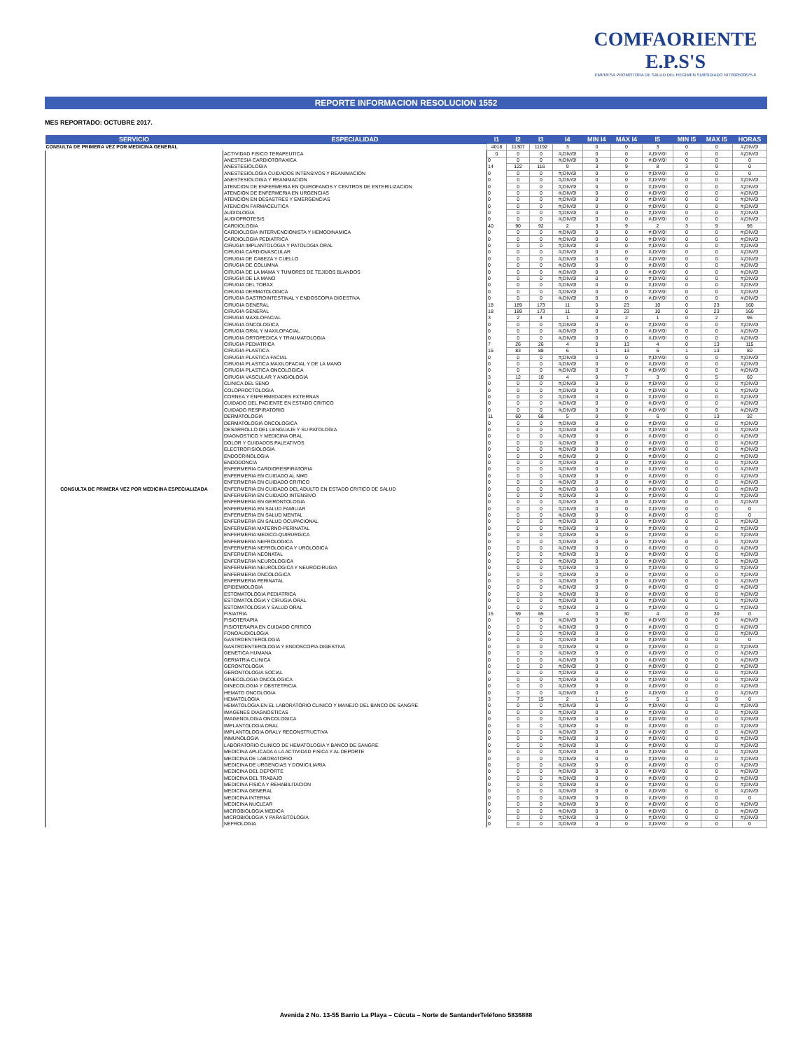COMFAORIENTE E.P.S'S
EMPRESA PROMOTORA DE SALUD DEL REGIMEN SUBSIDIADO NIT:890500675-6
REPORTE INFORMACION RESOLUCION 1552
MES REPORTADO: OCTUBRE 2017.
| SERVICIO | ESPECIALIDAD | I1 | I2 | I3 | I4 | MIN I4 | MAX I4 | I5 | MIN I5 | MAX I5 | HORAS |
| --- | --- | --- | --- | --- | --- | --- | --- | --- | --- | --- | --- |
| CONSULTA DE PRIMERA VEZ POR MEDICINA GENERAL | | 4018 | 11307 | 11192 | 3 | 0 | 0 | 3 | 0 | 0 | #¡DIV/0! |
| CONSULTA DE PRIMERA VEZ POR MEDICINA ESPECIALIZADA | ACTIVIDAD FISICO TERAPEUTICA | 0 | 0 | 0 | #¡DIV/0! | 0 | 0 | #¡DIV/0! | 0 | 0 | #¡DIV/0! |
| | ANESTESIA CARDIOTORAXICA | 0 | 0 | 0 | #¡DIV/0! | 0 | 0 | #¡DIV/0! | 0 | 0 | 0 |
| | ANESTESIOLOGIA | 14 | 122 | 116 | 9 | 3 | 9 | 8 | 3 | 9 | 0 |
| | ANESTESIOLOGIA CUIDADOS INTENSIVOS Y REANIMACION | 0 | 0 | 0 | #¡DIV/0! | 0 | 0 | #¡DIV/0! | 0 | 0 | 0 |
| | ANESTESIOLOGIA Y REANIMACION | 0 | 0 | 0 | #¡DIV/0! | 0 | 0 | #¡DIV/0! | 0 | 0 | #¡DIV/0! |
| | ATENCION DE ENFERMERIA EN QUIROFANOS Y CENTROS DE ESTERILIZACION | 0 | 0 | 0 | #¡DIV/0! | 0 | 0 | #¡DIV/0! | 0 | 0 | #¡DIV/0! |
| | ATENCION DE ENFERMERIA EN URGENCIAS | 0 | 0 | 0 | #¡DIV/0! | 0 | 0 | #¡DIV/0! | 0 | 0 | #¡DIV/0! |
| | ATENCION EN DESASTRES Y EMERGENCIAS | 0 | 0 | 0 | #¡DIV/0! | 0 | 0 | #¡DIV/0! | 0 | 0 | #¡DIV/0! |
| | ATENCION FARMACEUTICA | 0 | 0 | 0 | #¡DIV/0! | 0 | 0 | #¡DIV/0! | 0 | 0 | #¡DIV/0! |
| | AUDIOLOGIA | 0 | 0 | 0 | #¡DIV/0! | 0 | 0 | #¡DIV/0! | 0 | 0 | #¡DIV/0! |
| | AUDIOPROTESIS | 0 | 0 | 0 | #¡DIV/0! | 0 | 0 | #¡DIV/0! | 0 | 0 | #¡DIV/0! |
| | CARDIOLOGIA | 40 | 90 | 92 | 2 | 3 | 9 | 2 | 3 | 9 | 96 |
| | CARDIOLOGIA INTERVENCIONISTA Y HEMODINAMICA | 0 | 0 | 0 | #¡DIV/0! | 0 | 0 | #¡DIV/0! | 0 | 0 | #¡DIV/0! |
| | CARDIOLOGIA PEDIATRICA | 0 | 0 | 0 | #¡DIV/0! | 0 | 0 | #¡DIV/0! | 0 | 0 | #¡DIV/0! |
| | CIRUGIA IMPLANTOLOGIA Y PATOLOGIA ORAL | 0 | 0 | 0 | #¡DIV/0! | 0 | 0 | #¡DIV/0! | 0 | 0 | #¡DIV/0! |
| | CIRUGIA CARDIOVASCULAR | 0 | 0 | 0 | #¡DIV/0! | 0 | 0 | #¡DIV/0! | 0 | 0 | #¡DIV/0! |
| | CIRUGIA DE CABEZA Y CUELLO | 0 | 0 | 0 | #¡DIV/0! | 0 | 0 | #¡DIV/0! | 0 | 0 | #¡DIV/0! |
| | CIRUGIA DE COLUMNA | 0 | 0 | 0 | #¡DIV/0! | 0 | 0 | #¡DIV/0! | 0 | 0 | #¡DIV/0! |
| | CIRUGIA DE LA MAMA Y TUMORES DE TEJIDOS BLANDOS | 0 | 0 | 0 | #¡DIV/0! | 0 | 0 | #¡DIV/0! | 0 | 0 | #¡DIV/0! |
| | CIRUGIA DE LA MANO | 0 | 0 | 0 | #¡DIV/0! | 0 | 0 | #¡DIV/0! | 0 | 0 | #¡DIV/0! |
| | CIRUGIA DEL TORAX | 0 | 0 | 0 | #¡DIV/0! | 0 | 0 | #¡DIV/0! | 0 | 0 | #¡DIV/0! |
| | CIRUGIA DERMATOLOGICA | 0 | 0 | 0 | #¡DIV/0! | 0 | 0 | #¡DIV/0! | 0 | 0 | #¡DIV/0! |
| | CIRUGIA GASTROINTESTINAL Y ENDOSCOPIA DIGESTIVA | 0 | 0 | 0 | #¡DIV/0! | 0 | 0 | #¡DIV/0! | 0 | 0 | #¡DIV/0! |
| | CIRUGIA GENERAL | 18 | 189 | 173 | 11 | 0 | 23 | 10 | 0 | 23 | 160 |
| | CIRUGIA GENERAL | 18 | 189 | 173 | 11 | 0 | 23 | 10 | 0 | 23 | 160 |
| | CIRUGIA MAXILOFACIAL | 3 | 2 | 4 | 1 | 0 | 2 | 1 | 0 | 2 | 96 |
| | CIRUGIA ONCOLOGICA | 0 | 0 | 0 | #¡DIV/0! | 0 | 0 | #¡DIV/0! | 0 | 0 | #¡DIV/0! |
| | CIRUGIA ORAL Y MAXILOFACIAL | 0 | 0 | 0 | #¡DIV/0! | 0 | 0 | #¡DIV/0! | 0 | 0 | #¡DIV/0! |
| | CIRUGIA ORTOPEDICA Y TRAUMATOLOGIA | 0 | 0 | 0 | #¡DIV/0! | 0 | 0 | #¡DIV/0! | 0 | 0 | #¡DIV/0! |
| | CIRUGIA PEDIATRICA | 7 | 26 | 26 | 4 | 0 | 13 | 4 | 0 | 13 | 115 |
| | CIRUGIA PLASTICA | 15 | 83 | 88 | 6 | 1 | 13 | 6 | 1 | 13 | 80 |
| | CIRUGIA PLASTICA FACIAL | 0 | 0 | 0 | #¡DIV/0! | 0 | 0 | #¡DIV/0! | 0 | 0 | #¡DIV/0! |
| | CIRUGIA PLASTICA MAXILOFACIAL Y DE LA MANO | 0 | 0 | 0 | #¡DIV/0! | 0 | 0 | #¡DIV/0! | 0 | 0 | #¡DIV/0! |
| | CIRUGIA PLASTICA ONCOLOGICA | 0 | 0 | 0 | #¡DIV/0! | 0 | 0 | #¡DIV/0! | 0 | 0 | #¡DIV/0! |
| | CIRUGIA VASCULAR Y ANGIOLOGIA | 3 | 12 | 10 | 4 | 0 | 7 | 3 | 0 | 5 | 60 |
| | CLINICA DEL SENO | 0 | 0 | 0 | #¡DIV/0! | 0 | 0 | #¡DIV/0! | 0 | 0 | #¡DIV/0! |
| | COLOPROCTOLOGIA | 0 | 0 | 0 | #¡DIV/0! | 0 | 0 | #¡DIV/0! | 0 | 0 | #¡DIV/0! |
| | CORNEA Y ENFERMEDADES EXTERNAS | 0 | 0 | 0 | #¡DIV/0! | 0 | 0 | #¡DIV/0! | 0 | 0 | #¡DIV/0! |
| | CUIDADO DEL PACIENTE EN ESTADO CRITICO | 0 | 0 | 0 | #¡DIV/0! | 0 | 0 | #¡DIV/0! | 0 | 0 | #¡DIV/0! |
| | CUIDADO RESPIRATORIO | 0 | 0 | 0 | #¡DIV/0! | 0 | 0 | #¡DIV/0! | 0 | 0 | #¡DIV/0! |
| | DERMATOLOGIA | 11 | 60 | 68 | 5 | 0 | 9 | 6 | 0 | 13 | 32 |
| | DERMATOLOGIA ONCOLOGICA | 0 | 0 | 0 | #¡DIV/0! | 0 | 0 | #¡DIV/0! | 0 | 0 | #¡DIV/0! |
| | DESARROLLO DEL LENGUAJE Y SU PATOLOGIA | 0 | 0 | 0 | #¡DIV/0! | 0 | 0 | #¡DIV/0! | 0 | 0 | #¡DIV/0! |
| | DIAGNOSTICO Y MEDICINA ORAL | 0 | 0 | 0 | #¡DIV/0! | 0 | 0 | #¡DIV/0! | 0 | 0 | #¡DIV/0! |
| | DOLOR Y CUIDADOS PALEATIVOS | 0 | 0 | 0 | #¡DIV/0! | 0 | 0 | #¡DIV/0! | 0 | 0 | #¡DIV/0! |
| | ELECTROFISIOLOGIA | 0 | 0 | 0 | #¡DIV/0! | 0 | 0 | #¡DIV/0! | 0 | 0 | #¡DIV/0! |
| | ENDOCRINOLOGIA | 0 | 0 | 0 | #¡DIV/0! | 0 | 0 | #¡DIV/0! | 0 | 0 | #¡DIV/0! |
| | ENDODONCIA | 0 | 0 | 0 | #¡DIV/0! | 0 | 0 | #¡DIV/0! | 0 | 0 | #¡DIV/0! |
| | ENFERMERIA CARDIORESPIRATORIA | 0 | 0 | 0 | #¡DIV/0! | 0 | 0 | #¡DIV/0! | 0 | 0 | #¡DIV/0! |
| | ENFERMERIA EN CUIDADO AL NI¥O | 0 | 0 | 0 | #¡DIV/0! | 0 | 0 | #¡DIV/0! | 0 | 0 | #¡DIV/0! |
| | ENFERMERIA EN CUIDADO CRITICO | 0 | 0 | 0 | #¡DIV/0! | 0 | 0 | #¡DIV/0! | 0 | 0 | #¡DIV/0! |
| | ENFERMERIA EN CUIDADO DEL ADULTO EN ESTADO CRITICO DE SALUD | 0 | 0 | 0 | #¡DIV/0! | 0 | 0 | #¡DIV/0! | 0 | 0 | #¡DIV/0! |
| | ENFERMERIA EN CUIDADO INTENSIVO | 0 | 0 | 0 | #¡DIV/0! | 0 | 0 | #¡DIV/0! | 0 | 0 | #¡DIV/0! |
| | ENFERMERIA EN GERONTOLOGIA | 0 | 0 | 0 | #¡DIV/0! | 0 | 0 | #¡DIV/0! | 0 | 0 | #¡DIV/0! |
| | ENFERMERIA EN SALUD FAMILIAR | 0 | 0 | 0 | #¡DIV/0! | 0 | 0 | #¡DIV/0! | 0 | 0 | 0 |
| | ENFERMERIA EN SALUD MENTAL | 0 | 0 | 0 | #¡DIV/0! | 0 | 0 | #¡DIV/0! | 0 | 0 | 0 |
| | ENFERMERIA EN SALUD OCUPACIONAL | 0 | 0 | 0 | #¡DIV/0! | 0 | 0 | #¡DIV/0! | 0 | 0 | #¡DIV/0! |
| | ENFERMERIA MATERNO-PERINATAL | 0 | 0 | 0 | #¡DIV/0! | 0 | 0 | #¡DIV/0! | 0 | 0 | #¡DIV/0! |
| | ENFERMERIA MEDICO-QUIRURGICA | 0 | 0 | 0 | #¡DIV/0! | 0 | 0 | #¡DIV/0! | 0 | 0 | #¡DIV/0! |
| | ENFERMERIA NEFROLOGICA | 0 | 0 | 0 | #¡DIV/0! | 0 | 0 | #¡DIV/0! | 0 | 0 | #¡DIV/0! |
| | ENFERMERIA NEFROLOGICA Y UROLOGICA | 0 | 0 | 0 | #¡DIV/0! | 0 | 0 | #¡DIV/0! | 0 | 0 | #¡DIV/0! |
| | ENFERMERIA NEONATAL | 0 | 0 | 0 | #¡DIV/0! | 0 | 0 | #¡DIV/0! | 0 | 0 | #¡DIV/0! |
| | ENFERMERIA NEUROLOGICA | 0 | 0 | 0 | #¡DIV/0! | 0 | 0 | #¡DIV/0! | 0 | 0 | #¡DIV/0! |
| | ENFERMERIA NEUROLOGICA Y NEUROCIRUGIA | 0 | 0 | 0 | #¡DIV/0! | 0 | 0 | #¡DIV/0! | 0 | 0 | #¡DIV/0! |
| | ENFERMERIA ONCOLOGICA | 0 | 0 | 0 | #¡DIV/0! | 0 | 0 | #¡DIV/0! | 0 | 0 | #¡DIV/0! |
| | ENFERMERIA PERINATAL | 0 | 0 | 0 | #¡DIV/0! | 0 | 0 | #¡DIV/0! | 0 | 0 | #¡DIV/0! |
| | EPIDEMIOLOGIA | 0 | 0 | 0 | #¡DIV/0! | 0 | 0 | #¡DIV/0! | 0 | 0 | #¡DIV/0! |
| | ESTOMATOLOGIA PEDIATRICA | 0 | 0 | 0 | #¡DIV/0! | 0 | 0 | #¡DIV/0! | 0 | 0 | #¡DIV/0! |
| | ESTOMATOLOGIA Y CIRUGIA ORAL | 0 | 0 | 0 | #¡DIV/0! | 0 | 0 | #¡DIV/0! | 0 | 0 | #¡DIV/0! |
| | ESTOMATOLOGIA Y SALUD ORAL | 0 | 0 | 0 | #¡DIV/0! | 0 | 0 | #¡DIV/0! | 0 | 0 | #¡DIV/0! |
| | FISIATRIA | 15 | 59 | 65 | 4 | 0 | 30 | 4 | 0 | 30 | 0 |
| | FISIOTERAPIA | 0 | 0 | 0 | #¡DIV/0! | 0 | 0 | #¡DIV/0! | 0 | 0 | #¡DIV/0! |
| | FISIOTERAPIA EN CUIDADO CRITICO | 0 | 0 | 0 | #¡DIV/0! | 0 | 0 | #¡DIV/0! | 0 | 0 | #¡DIV/0! |
| | FONOAUDIOLOGIA | 0 | 0 | 0 | #¡DIV/0! | 0 | 0 | #¡DIV/0! | 0 | 0 | #¡DIV/0! |
| | GASTROENTEROLOGIA | 0 | 0 | 0 | #¡DIV/0! | 0 | 0 | #¡DIV/0! | 0 | 0 | 0 |
| | GASTROENTEROLOGIA Y ENDOSCOPIA DIGESTIVA | 0 | 0 | 0 | #¡DIV/0! | 0 | 0 | #¡DIV/0! | 0 | 0 | #¡DIV/0! |
| | GENETICA HUMANA | 0 | 0 | 0 | #¡DIV/0! | 0 | 0 | #¡DIV/0! | 0 | 0 | #¡DIV/0! |
| | GERIATRIA CLINICA | 0 | 0 | 0 | #¡DIV/0! | 0 | 0 | #¡DIV/0! | 0 | 0 | #¡DIV/0! |
| | GERONTOLOGIA | 0 | 0 | 0 | #¡DIV/0! | 0 | 0 | #¡DIV/0! | 0 | 0 | #¡DIV/0! |
| | GERONTOLOGIA SOCIAL | 0 | 0 | 0 | #¡DIV/0! | 0 | 0 | #¡DIV/0! | 0 | 0 | #¡DIV/0! |
| | GINECOLOGIA ONCOLOGICA | 0 | 0 | 0 | #¡DIV/0! | 0 | 0 | #¡DIV/0! | 0 | 0 | #¡DIV/0! |
| | GINECOLOGIA Y OBSTETRICIA | 0 | 0 | 0 | #¡DIV/0! | 0 | 0 | #¡DIV/0! | 0 | 0 | #¡DIV/0! |
| | HEMATO ONCOLOGIA | 0 | 0 | 0 | #¡DIV/0! | 0 | 0 | #¡DIV/0! | 0 | 0 | #¡DIV/0! |
| | HEMATOLOGIA | 3 | 7 | 15 | 2 | 1 | 5 | 5 | 1 | 9 | 0 |
| | HEMATOLOGIA EN EL LABORATORIO CLINICO Y MANEJO DEL BANCO DE SANGRE | 0 | 0 | 0 | #¡DIV/0! | 0 | 0 | #¡DIV/0! | 0 | 0 | #¡DIV/0! |
| | IMAGENES DIAGNOSTICAS | 0 | 0 | 0 | #¡DIV/0! | 0 | 0 | #¡DIV/0! | 0 | 0 | #¡DIV/0! |
| | IMAGENOLOGIA ONCOLOGICA | 0 | 0 | 0 | #¡DIV/0! | 0 | 0 | #¡DIV/0! | 0 | 0 | #¡DIV/0! |
| | IMPLANTOLOGIA ORAL | 0 | 0 | 0 | #¡DIV/0! | 0 | 0 | #¡DIV/0! | 0 | 0 | #¡DIV/0! |
| | IMPLANTOLOGIA ORALY RECONSTRUCTIVA | 0 | 0 | 0 | #¡DIV/0! | 0 | 0 | #¡DIV/0! | 0 | 0 | #¡DIV/0! |
| | INMUNOLOGIA | 0 | 0 | 0 | #¡DIV/0! | 0 | 0 | #¡DIV/0! | 0 | 0 | #¡DIV/0! |
| | LABORATORIO CLINICO DE HEMATOLOGIA Y BANCO DE SANGRE | 0 | 0 | 0 | #¡DIV/0! | 0 | 0 | #¡DIV/0! | 0 | 0 | #¡DIV/0! |
| | MEDICINA APLICADA A LA ACTIVIDAD FISICA Y AL DEPORTE | 0 | 0 | 0 | #¡DIV/0! | 0 | 0 | #¡DIV/0! | 0 | 0 | #¡DIV/0! |
| | MEDICINA DE LABORATORIO | 0 | 0 | 0 | #¡DIV/0! | 0 | 0 | #¡DIV/0! | 0 | 0 | #¡DIV/0! |
| | MEDICINA DE URGENCIAS Y DOMICILIARIA | 0 | 0 | 0 | #¡DIV/0! | 0 | 0 | #¡DIV/0! | 0 | 0 | #¡DIV/0! |
| | MEDICINA DEL DEPORTE | 0 | 0 | 0 | #¡DIV/0! | 0 | 0 | #¡DIV/0! | 0 | 0 | #¡DIV/0! |
| | MEDICINA DEL TRABAJO | 0 | 0 | 0 | #¡DIV/0! | 0 | 0 | #¡DIV/0! | 0 | 0 | #¡DIV/0! |
| | MEDICINA FISICA Y REHABILITACION | 0 | 0 | 0 | #¡DIV/0! | 0 | 0 | #¡DIV/0! | 0 | 0 | #¡DIV/0! |
| | MEDICINA GENERAL | 0 | 0 | 0 | #¡DIV/0! | 0 | 0 | #¡DIV/0! | 0 | 0 | #¡DIV/0! |
| | MEDICINA INTERNA | 0 | 0 | 0 | #¡DIV/0! | 0 | 0 | #¡DIV/0! | 0 | 0 | 0 |
| | MEDICINA NUCLEAR | 0 | 0 | 0 | #¡DIV/0! | 0 | 0 | #¡DIV/0! | 0 | 0 | #¡DIV/0! |
| | MICROBIOLOGIA MEDICA | 0 | 0 | 0 | #¡DIV/0! | 0 | 0 | #¡DIV/0! | 0 | 0 | #¡DIV/0! |
| | MICROBIOLOGIA Y PARASITOLOGIA | 0 | 0 | 0 | #¡DIV/0! | 0 | 0 | #¡DIV/0! | 0 | 0 | #¡DIV/0! |
| | NEFROLOGIA | 0 | 0 | 0 | #¡DIV/0! | 0 | 0 | #¡DIV/0! | 0 | 0 | 0 |
Avenida 2 No. 13-55 Barrio La Playa – Cúcuta – Norte de SantanderTeléfono 5836888